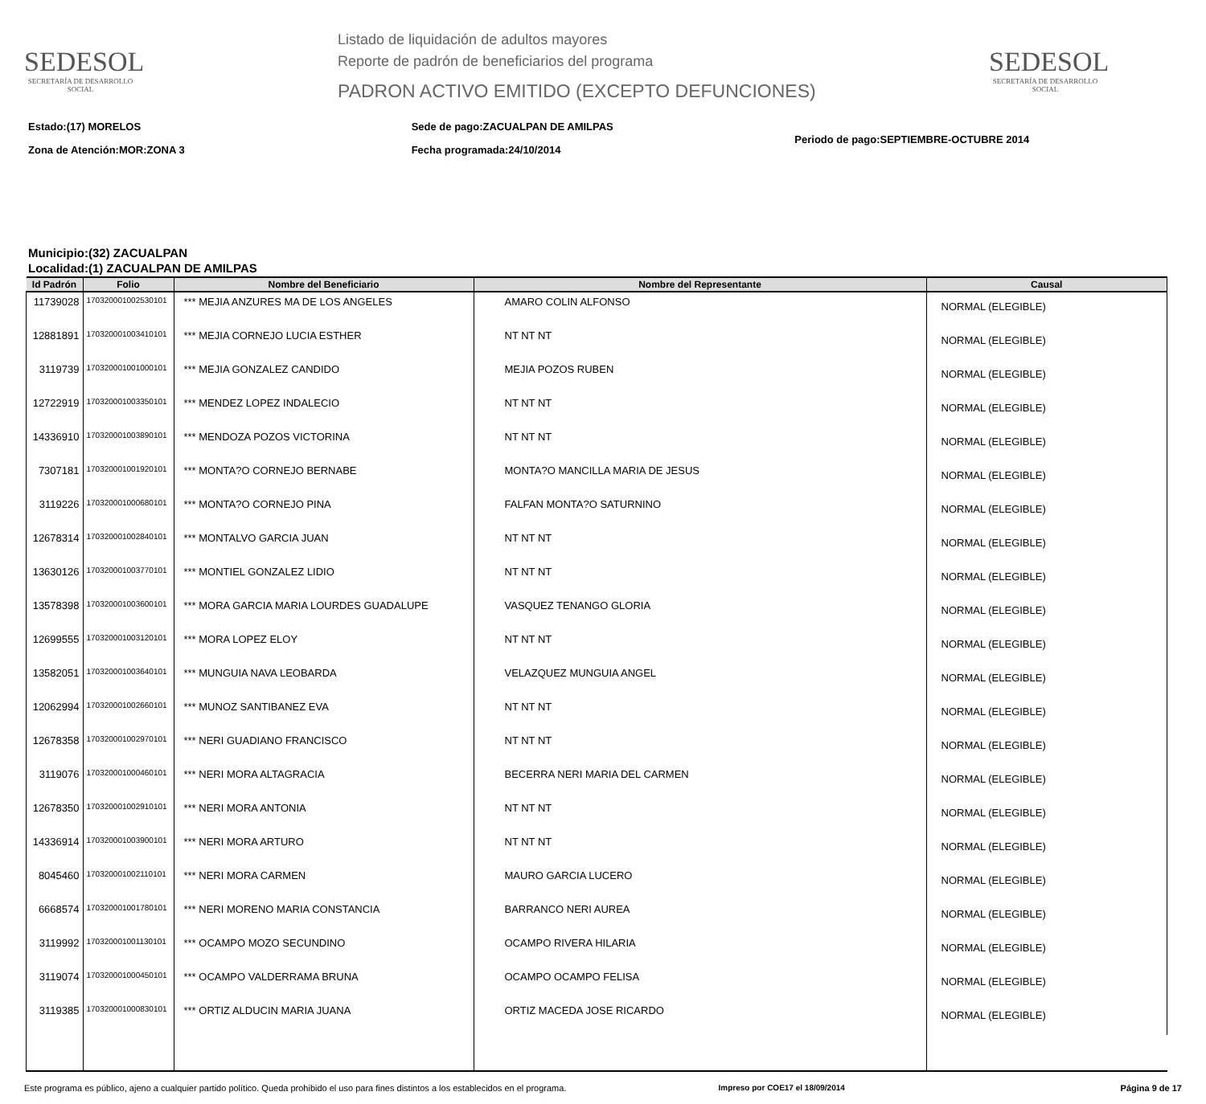SEDESOL
SECRETARÍA DE DESARROLLO SOCIAL
Listado de liquidación de adultos mayores
Reporte de padrón de beneficiarios del programa
PADRON ACTIVO EMITIDO (EXCEPTO DEFUNCIONES)
SEDESOL
SECRETARÍA DE DESARROLLO SOCIAL
Estado:(17) MORELOS
Zona de Atención:MOR:ZONA 3
Sede de pago:ZACUALPAN DE AMILPAS
Fecha programada:24/10/2014
Periodo de pago:SEPTIEMBRE-OCTUBRE 2014
Municipio:(32) ZACUALPAN
Localidad:(1) ZACUALPAN DE AMILPAS
| Id Padrón | Folio | Nombre del Beneficiario | Nombre del Representante | Causal |
| --- | --- | --- | --- | --- |
| 11739028 | 170320001002530101 | *** MEJIA ANZURES MA DE LOS ANGELES | AMARO COLIN ALFONSO | NORMAL (ELEGIBLE) |
| 12881891 | 170320001003410101 | *** MEJIA CORNEJO LUCIA ESTHER | NT NT NT | NORMAL (ELEGIBLE) |
| 3119739 | 170320001001000101 | *** MEJIA GONZALEZ CANDIDO | MEJIA POZOS RUBEN | NORMAL (ELEGIBLE) |
| 12722919 | 170320001003350101 | *** MENDEZ LOPEZ INDALECIO | NT NT NT | NORMAL (ELEGIBLE) |
| 14336910 | 170320001003890101 | *** MENDOZA POZOS VICTORINA | NT NT NT | NORMAL (ELEGIBLE) |
| 7307181 | 170320001001920101 | *** MONTA?O CORNEJO BERNABE | MONTA?O MANCILLA MARIA DE JESUS | NORMAL (ELEGIBLE) |
| 3119226 | 170320001000680101 | *** MONTA?O CORNEJO PINA | FALFAN MONTA?O SATURNINO | NORMAL (ELEGIBLE) |
| 12678314 | 170320001002840101 | *** MONTALVO GARCIA JUAN | NT NT NT | NORMAL (ELEGIBLE) |
| 13630126 | 170320001003770101 | *** MONTIEL GONZALEZ LIDIO | NT NT NT | NORMAL (ELEGIBLE) |
| 13578398 | 170320001003600101 | *** MORA GARCIA MARIA LOURDES GUADALUPE | VASQUEZ TENANGO GLORIA | NORMAL (ELEGIBLE) |
| 12699555 | 170320001003120101 | *** MORA LOPEZ ELOY | NT NT NT | NORMAL (ELEGIBLE) |
| 13582051 | 170320001003640101 | *** MUNGUIA NAVA LEOBARDA | VELAZQUEZ MUNGUIA ANGEL | NORMAL (ELEGIBLE) |
| 12062994 | 170320001002660101 | *** MUNOZ SANTIBANEZ EVA | NT NT NT | NORMAL (ELEGIBLE) |
| 12678358 | 170320001002970101 | *** NERI GUADIANO FRANCISCO | NT NT NT | NORMAL (ELEGIBLE) |
| 3119076 | 170320001000460101 | *** NERI MORA ALTAGRACIA | BECERRA NERI MARIA DEL CARMEN | NORMAL (ELEGIBLE) |
| 12678350 | 170320001002910101 | *** NERI MORA ANTONIA | NT NT NT | NORMAL (ELEGIBLE) |
| 14336914 | 170320001003900101 | *** NERI MORA ARTURO | NT NT NT | NORMAL (ELEGIBLE) |
| 8045460 | 170320001002110101 | *** NERI MORA CARMEN | MAURO GARCIA LUCERO | NORMAL (ELEGIBLE) |
| 6668574 | 170320001001780101 | *** NERI MORENO MARIA CONSTANCIA | BARRANCO NERI AUREA | NORMAL (ELEGIBLE) |
| 3119992 | 170320001001130101 | *** OCAMPO MOZO SECUNDINO | OCAMPO RIVERA HILARIA | NORMAL (ELEGIBLE) |
| 3119074 | 170320001000450101 | *** OCAMPO VALDERRAMA BRUNA | OCAMPO OCAMPO FELISA | NORMAL (ELEGIBLE) |
| 3119385 | 170320001000830101 | *** ORTIZ ALDUCIN MARIA JUANA | ORTIZ MACEDA JOSE RICARDO | NORMAL (ELEGIBLE) |
Este programa es público, ajeno a cualquier partido político. Queda prohibido el uso para fines distintos a los establecidos en el programa.
Impreso por COE17 el 18/09/2014 Página 9 de 17